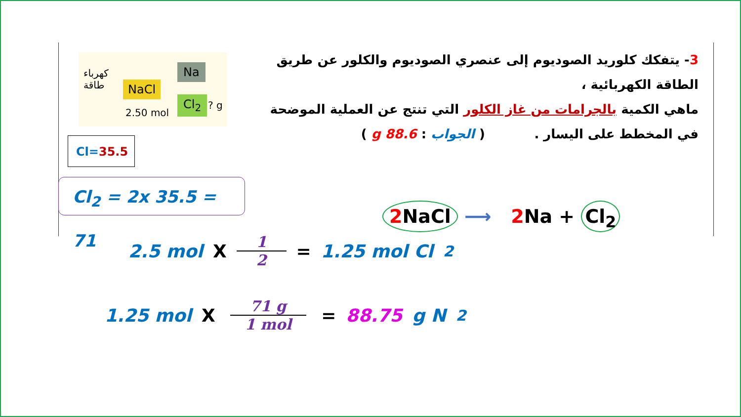3- يتفكك كلوريد الصوديوم إلى عنصري الصوديوم والكلور عن طريق الطاقة الكهربائية ،
ماهي الكمية بالجرامات من غاز الكلور التي تنتج عن العملية الموضحة
في المخطط على اليسار . ( الجواب : 88.6 g )
كهرباء
طاقة
NaCl
2.50 mol
Na
Cl<sub>2</sub> ? g
Cl=35.5
Cl<sub>2</sub> = 2x 35.5 = 71
2 NaCl ⟶ 2 Na + Cl<sub>2</sub>
2.5 mol X 1 2 = 1.25 mol Cl<sub>2</sub>
1.25 mol X 71 g 1 mol = 88.75 g N<sub>2</sub>